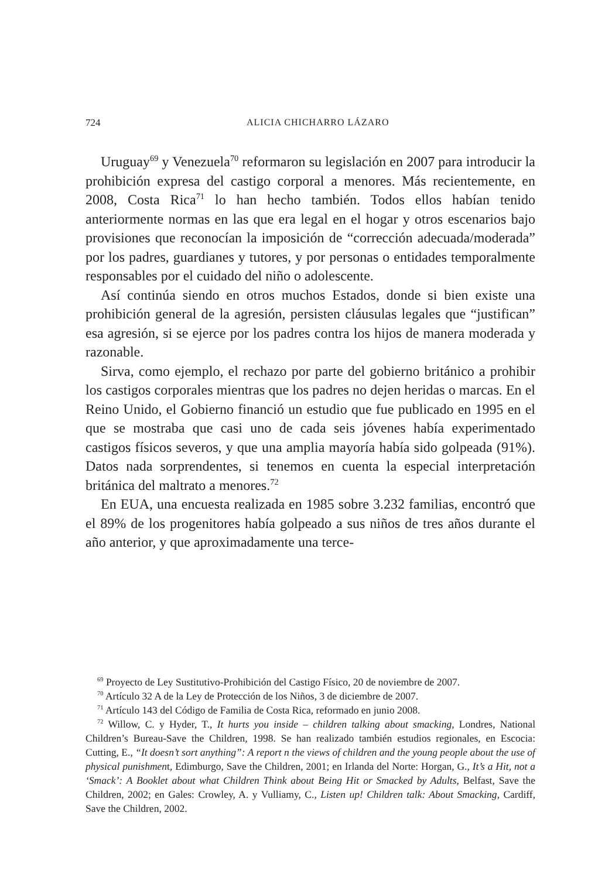724 ALICIA CHICHARRO LÁZARO
Uruguay<sup>69</sup> y Venezuela<sup>70</sup> reformaron su legislación en 2007 para introducir la prohibición expresa del castigo corporal a menores. Más recientemente, en 2008, Costa Rica<sup>71</sup> lo han hecho también. Todos ellos habían tenido anteriormente normas en las que era legal en el hogar y otros escenarios bajo provisiones que reconocían la imposición de “corrección adecuada/moderada” por los padres, guardianes y tutores, y por personas o entidades temporalmente responsables por el cuidado del niño o adolescente.
Así continúa siendo en otros muchos Estados, donde si bien existe una prohibición general de la agresión, persisten cláusulas legales que “justifican” esa agresión, si se ejerce por los padres contra los hijos de manera moderada y razonable.
Sirva, como ejemplo, el rechazo por parte del gobierno británico a prohibir los castigos corporales mientras que los padres no dejen heridas o marcas. En el Reino Unido, el Gobierno financió un estudio que fue publicado en 1995 en el que se mostraba que casi uno de cada seis jóvenes había experimentado castigos físicos severos, y que una amplia mayoría había sido golpeada (91%). Datos nada sorprendentes, si tenemos en cuenta la especial interpretación británica del maltrato a menores.<sup>72</sup>
En EUA, una encuesta realizada en 1985 sobre 3.232 familias, encontró que el 89% de los progenitores había golpeado a sus niños de tres años durante el año anterior, y que aproximadamente una terce-
<sup>69</sup> Proyecto de Ley Sustitutivo-Prohibición del Castigo Físico, 20 de noviembre de 2007.
<sup>70</sup> Artículo 32 A de la Ley de Protección de los Niños, 3 de diciembre de 2007.
<sup>71</sup> Artículo 143 del Código de Familia de Costa Rica, reformado en junio 2008.
<sup>72</sup> Willow, C. y Hyder, T., It hurts you inside – children talking about smacking, Londres, National Children’s Bureau-Save the Children, 1998. Se han realizado también estudios regionales, en Escocia: Cutting, E., “It doesn’t sort anything”: A report n the views of children and the young people about the use of physical punishment, Edimburgo, Save the Children, 2001; en Irlanda del Norte: Horgan, G., It’s a Hit, not a ‘Smack’: A Booklet about what Children Think about Being Hit or Smacked by Adults, Belfast, Save the Children, 2002; en Gales: Crowley, A. y Vulliamy, C., Listen up! Children talk: About Smacking, Cardiff, Save the Children, 2002.